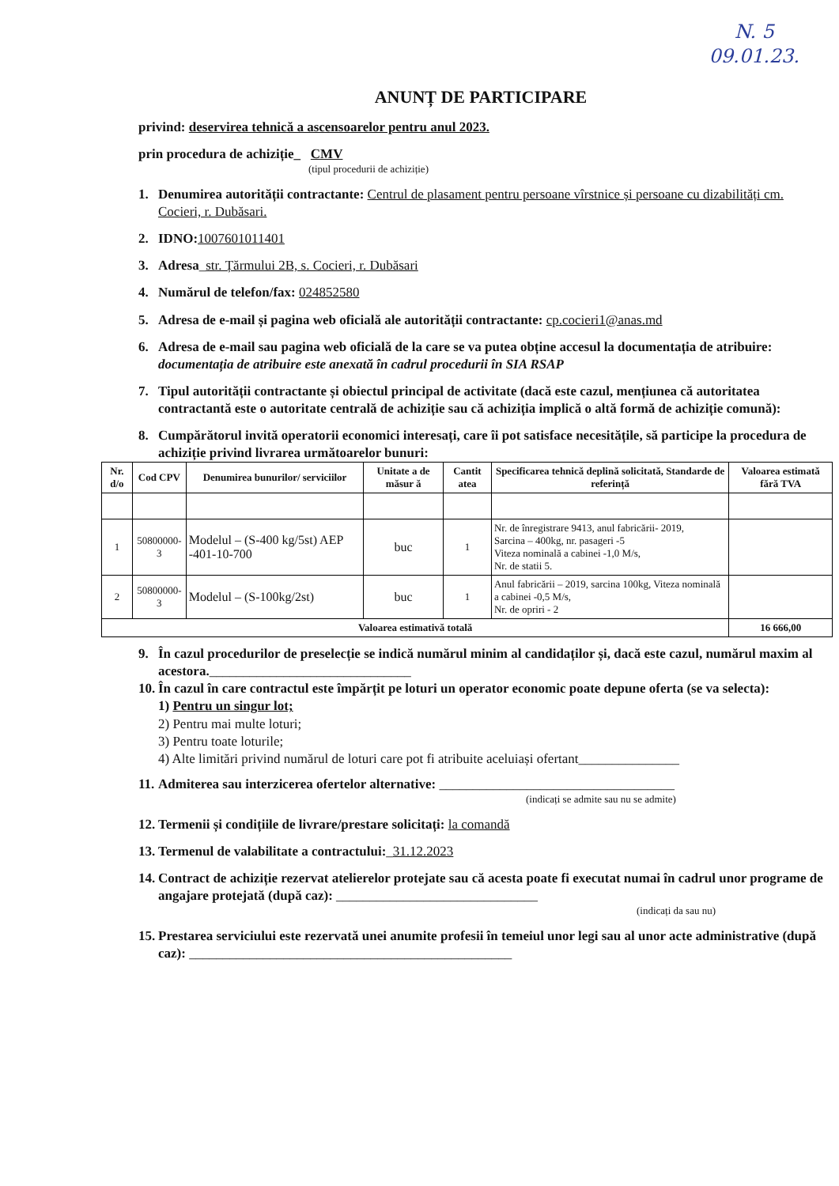N. 5
09.01.23.
ANUNȚ DE PARTICIPARE
privind: deservirea tehnică a ascensoarelor pentru anul 2023.
prin procedura de achiziție_ CMV
(tipul procedurii de achiziție)
1. Denumirea autorității contractante: Centrul de plasament pentru persoane vîrstnice și persoane cu dizabilități cm. Cocieri, r. Dubăsari.
2. IDNO: 1007601011401
3. Adresa_str. Țărmului 2B, s. Cocieri, r. Dubăsari
4. Numărul de telefon/fax: 024852580
5. Adresa de e-mail și pagina web oficială ale autorității contractante: cp.cocieri1@anas.md
6. Adresa de e-mail sau pagina web oficială de la care se va putea obține accesul la documentația de atribuire: documentația de atribuire este anexată în cadrul procedurii în SIA RSAP
7. Tipul autorității contractante și obiectul principal de activitate (dacă este cazul, mențiunea că autoritatea contractantă este o autoritate centrală de achiziție sau că achiziția implică o altă formă de achiziție comună):
8. Cumpărătorul invită operatorii economici interesați, care îi pot satisface necesitățile, să participe la procedura de achiziție privind livrarea următoarelor bunuri:
| Nr. d/o | Cod CPV | Denumirea bunurilor/ serviciilor | Unitate a de măsur ă | Cantit atea | Specificarea tehnică deplină solicitată, Standarde de referință | Valoarea estimată fără TVA |
| --- | --- | --- | --- | --- | --- | --- |
| 1 | 50800000-3 | Modelul – (S-400 kg/5st) AEP -401-10-700 | buc | 1 | Nr. de înregistrare 9413, anul fabricării- 2019, Sarcina – 400kg, nr. pasageri -5 Viteza nominală a cabinei -1,0 M/s, Nr. de statii 5. | |
| 2 | 50800000-3 | Modelul – (S-100kg/2st) | buc | 1 | Anul fabricării – 2019, sarcina 100kg, Viteza nominală a cabinei -0,5 M/s, Nr. de opriri - 2 | |
| Valoarea estimativă totală | | | | | | 16 666,00 |
9. În cazul procedurilor de preselecție se indică numărul minim al candidaților și, dacă este cazul, numărul maxim al acestora.______________________________
10. În cazul în care contractul este împărțit pe loturi un operator economic poate depune oferta (se va selecta):
1) Pentru un singur lot;
2) Pentru mai multe loturi;
3) Pentru toate loturile;
4) Alte limitări privind numărul de loturi care pot fi atribuite aceluiași ofertant_______________
11. Admiterea sau interzicerea ofertelor alternative: ___________________________________
(indicați se admite sau nu se admite)
12. Termenii și condițiile de livrare/prestare solicitați: la comandă
13. Termenul de valabilitate a contractului:_31.12.2023
14. Contract de achiziție rezervat atelierelor protejate sau că acesta poate fi executat numai în cadrul unor programe de angajare protejată (după caz): ______________________________
(indicați da sau nu)
15. Prestarea serviciului este rezervată unei anumite profesii în temeiul unor legi sau al unor acte administrative (după caz): ________________________________________________